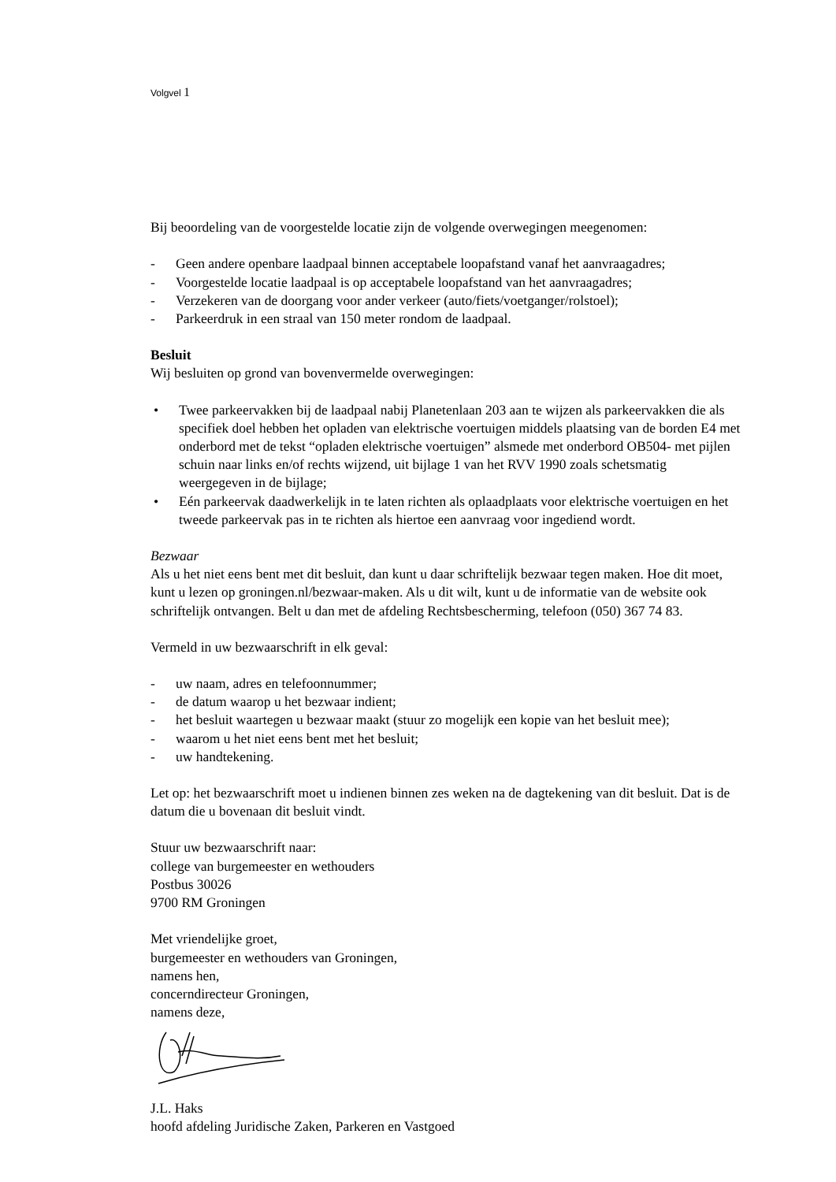Volgvel 1
Bij beoordeling van de voorgestelde locatie zijn de volgende overwegingen meegenomen:
- Geen andere openbare laadpaal binnen acceptabele loopafstand vanaf het aanvraagadres;
- Voorgestelde locatie laadpaal is op acceptabele loopafstand van het aanvraagadres;
- Verzekeren van de doorgang voor ander verkeer (auto/fiets/voetganger/rolstoel);
- Parkeerdruk in een straal van 150 meter rondom de laadpaal.
Besluit
Wij besluiten op grond van bovenvermelde overwegingen:
• Twee parkeervakken bij de laadpaal nabij Planetenlaan 203 aan te wijzen als parkeervakken die als specifiek doel hebben het opladen van elektrische voertuigen middels plaatsing van de borden E4 met onderbord met de tekst “opladen elektrische voertuigen” alsmede met onderbord OB504- met pijlen schuin naar links en/of rechts wijzend, uit bijlage 1 van het RVV 1990 zoals schetsmatig weergegeven in de bijlage;
• Eén parkeervak daadwerkelijk in te laten richten als oplaadplaats voor elektrische voertuigen en het tweede parkeervak pas in te richten als hiertoe een aanvraag voor ingediend wordt.
Bezwaar
Als u het niet eens bent met dit besluit, dan kunt u daar schriftelijk bezwaar tegen maken. Hoe dit moet, kunt u lezen op groningen.nl/bezwaar-maken. Als u dit wilt, kunt u de informatie van de website ook schriftelijk ontvangen. Belt u dan met de afdeling Rechtsbescherming, telefoon (050) 367 74 83.
Vermeld in uw bezwaarschrift in elk geval:
- uw naam, adres en telefoonnummer;
- de datum waarop u het bezwaar indient;
- het besluit waartegen u bezwaar maakt (stuur zo mogelijk een kopie van het besluit mee);
- waarom u het niet eens bent met het besluit;
- uw handtekening.
Let op: het bezwaarschrift moet u indienen binnen zes weken na de dagtekening van dit besluit. Dat is de datum die u bovenaan dit besluit vindt.
Stuur uw bezwaarschrift naar:
college van burgemeester en wethouders
Postbus 30026
9700 RM Groningen
Met vriendelijke groet,
burgemeester en wethouders van Groningen,
namens hen,
concerndirecteur Groningen,
namens deze,
J.L. Haks
hoofd afdeling Juridische Zaken, Parkeren en Vastgoed